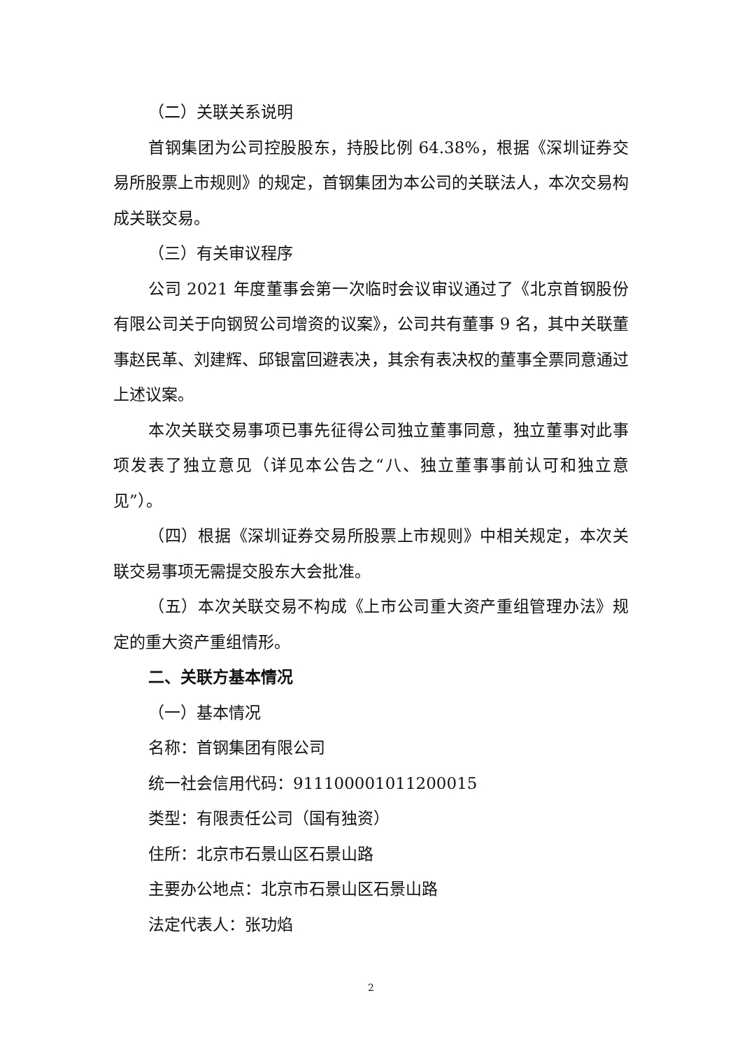（二）关联关系说明
首钢集团为公司控股股东，持股比例 64.38%，根据《深圳证券交易所股票上市规则》的规定，首钢集团为本公司的关联法人，本次交易构成关联交易。
（三）有关审议程序
公司 2021 年度董事会第一次临时会议审议通过了《北京首钢股份有限公司关于向钢贸公司增资的议案》，公司共有董事 9 名，其中关联董事赵民革、刘建辉、邱银富回避表决，其余有表决权的董事全票同意通过上述议案。
本次关联交易事项已事先征得公司独立董事同意，独立董事对此事项发表了独立意见（详见本公告之“八、独立董事事前认可和独立意见”）。
（四）根据《深圳证券交易所股票上市规则》中相关规定，本次关联交易事项无需提交股东大会批准。
（五）本次关联交易不构成《上市公司重大资产重组管理办法》规定的重大资产重组情形。
二、关联方基本情况
（一）基本情况
名称：首钢集团有限公司
统一社会信用代码：911100001011200015
类型：有限责任公司（国有独资）
住所：北京市石景山区石景山路
主要办公地点：北京市石景山区石景山路
法定代表人：张功焰
2